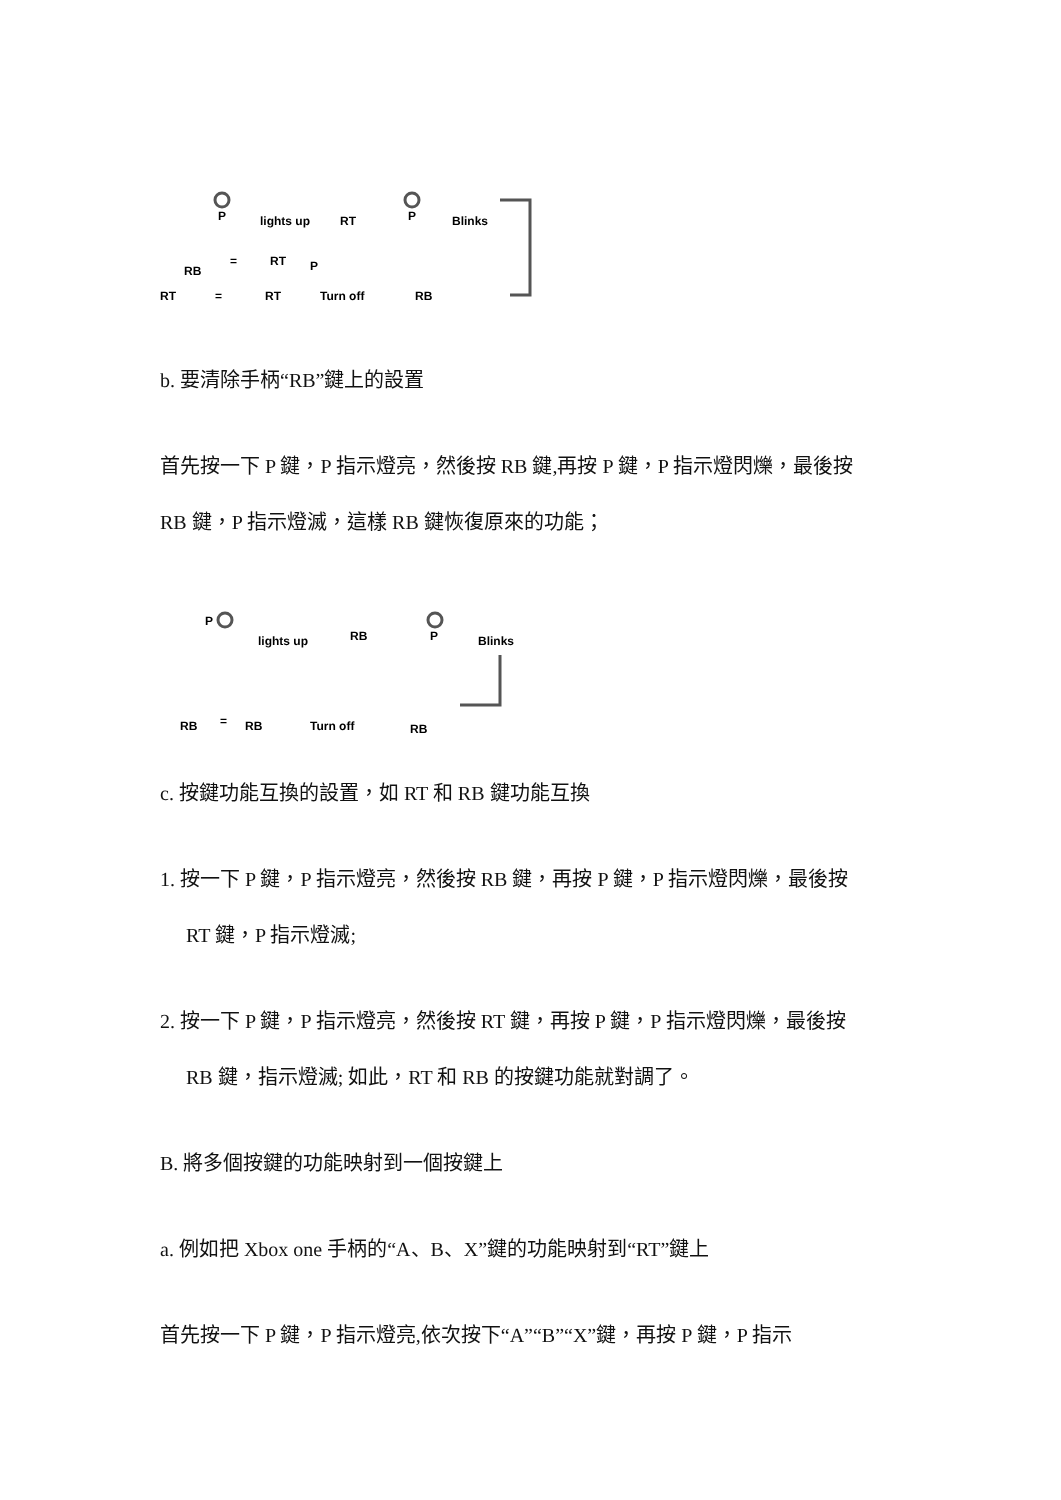P
lights up
RT
P
Blinks
RB
=
RT
P
RT
=
RT
Turn off
RB
b. 要清除手柄“RB”鍵上的設置
首先按一下 P 鍵，P 指示燈亮，然後按 RB 鍵,再按 P 鍵，P 指示燈閃爍，最後按
RB 鍵，P 指示燈滅，這樣 RB 鍵恢復原來的功能；
P
lights up
RB
P
Blinks
RB
=
RB
Turn off
RB
c. 按鍵功能互換的設置，如 RT 和 RB 鍵功能互換
1. 按一下 P 鍵，P 指示燈亮，然後按 RB 鍵，再按 P 鍵，P 指示燈閃爍，最後按
RT 鍵，P 指示燈滅;
2. 按一下 P 鍵，P 指示燈亮，然後按 RT 鍵，再按 P 鍵，P 指示燈閃爍，最後按
RB 鍵，指示燈滅; 如此，RT 和 RB 的按鍵功能就對調了。
B. 將多個按鍵的功能映射到一個按鍵上
a. 例如把 Xbox one 手柄的“A、B、X”鍵的功能映射到“RT”鍵上
首先按一下 P 鍵，P 指示燈亮,依次按下“A”“B”“X”鍵，再按 P 鍵，P 指示